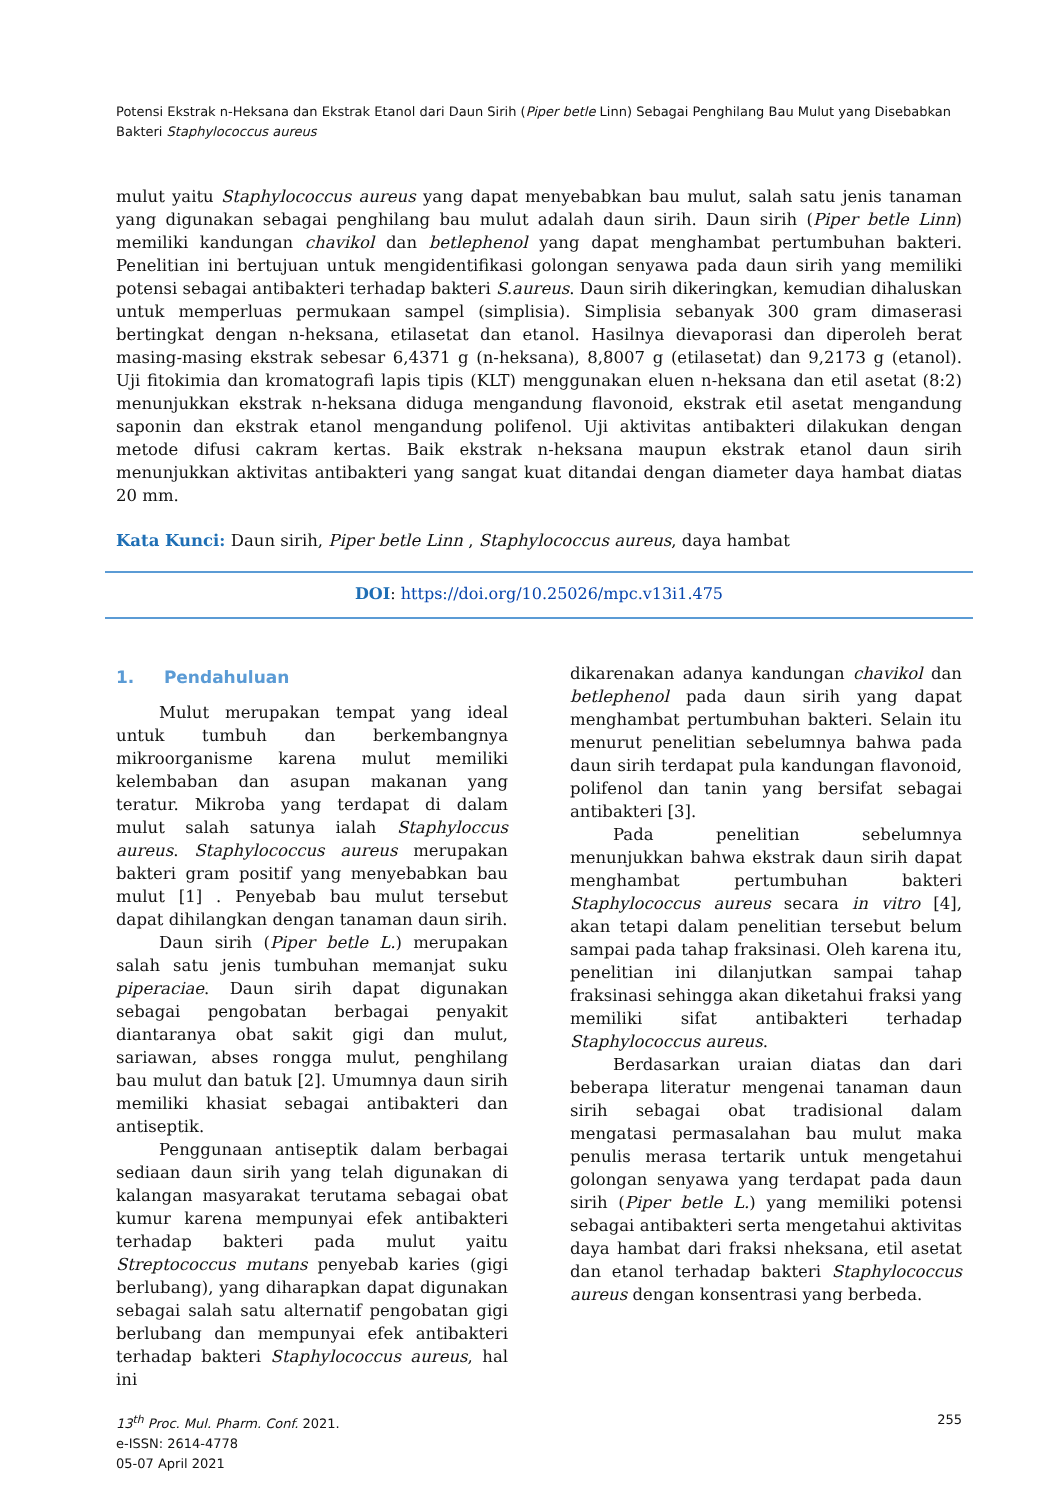Potensi Ekstrak n-Heksana dan Ekstrak Etanol dari Daun Sirih (Piper betle Linn) Sebagai Penghilang Bau Mulut yang Disebabkan Bakteri Staphylococcus aureus
mulut yaitu Staphylococcus aureus yang dapat menyebabkan bau mulut, salah satu jenis tanaman yang digunakan sebagai penghilang bau mulut adalah daun sirih. Daun sirih (Piper betle Linn) memiliki kandungan chavikol dan betlephenol yang dapat menghambat pertumbuhan bakteri. Penelitian ini bertujuan untuk mengidentifikasi golongan senyawa pada daun sirih yang memiliki potensi sebagai antibakteri terhadap bakteri S.aureus. Daun sirih dikeringkan, kemudian dihaluskan untuk memperluas permukaan sampel (simplisia). Simplisia sebanyak 300 gram dimaserasi bertingkat dengan n-heksana, etilasetat dan etanol. Hasilnya dievaporasi dan diperoleh berat masing-masing ekstrak sebesar 6,4371 g (n-heksana), 8,8007 g (etilasetat) dan 9,2173 g (etanol). Uji fitokimia dan kromatografi lapis tipis (KLT) menggunakan eluen n-heksana dan etil asetat (8:2) menunjukkan ekstrak n-heksana diduga mengandung flavonoid, ekstrak etil asetat mengandung saponin dan ekstrak etanol mengandung polifenol. Uji aktivitas antibakteri dilakukan dengan metode difusi cakram kertas. Baik ekstrak n-heksana maupun ekstrak etanol daun sirih menunjukkan aktivitas antibakteri yang sangat kuat ditandai dengan diameter daya hambat diatas 20 mm.
Kata Kunci: Daun sirih, Piper betle Linn , Staphylococcus aureus, daya hambat
DOI: https://doi.org/10.25026/mpc.v13i1.475
1. Pendahuluan
Mulut merupakan tempat yang ideal untuk tumbuh dan berkembangnya mikroorganisme karena mulut memiliki kelembaban dan asupan makanan yang teratur. Mikroba yang terdapat di dalam mulut salah satunya ialah Staphyloccus aureus. Staphylococcus aureus merupakan bakteri gram positif yang menyebabkan bau mulut [1] . Penyebab bau mulut tersebut dapat dihilangkan dengan tanaman daun sirih.
Daun sirih (Piper betle L.) merupakan salah satu jenis tumbuhan memanjat suku piperaciae. Daun sirih dapat digunakan sebagai pengobatan berbagai penyakit diantaranya obat sakit gigi dan mulut, sariawan, abses rongga mulut, penghilang bau mulut dan batuk [2]. Umumnya daun sirih memiliki khasiat sebagai antibakteri dan antiseptik.
Penggunaan antiseptik dalam berbagai sediaan daun sirih yang telah digunakan di kalangan masyarakat terutama sebagai obat kumur karena mempunyai efek antibakteri terhadap bakteri pada mulut yaitu Streptococcus mutans penyebab karies (gigi berlubang), yang diharapkan dapat digunakan sebagai salah satu alternatif pengobatan gigi berlubang dan mempunyai efek antibakteri terhadap bakteri Staphylococcus aureus, hal ini
dikarenakan adanya kandungan chavikol dan betlephenol pada daun sirih yang dapat menghambat pertumbuhan bakteri. Selain itu menurut penelitian sebelumnya bahwa pada daun sirih terdapat pula kandungan flavonoid, polifenol dan tanin yang bersifat sebagai antibakteri [3].
Pada penelitian sebelumnya menunjukkan bahwa ekstrak daun sirih dapat menghambat pertumbuhan bakteri Staphylococcus aureus secara in vitro [4], akan tetapi dalam penelitian tersebut belum sampai pada tahap fraksinasi. Oleh karena itu, penelitian ini dilanjutkan sampai tahap fraksinasi sehingga akan diketahui fraksi yang memiliki sifat antibakteri terhadap Staphylococcus aureus.
Berdasarkan uraian diatas dan dari beberapa literatur mengenai tanaman daun sirih sebagai obat tradisional dalam mengatasi permasalahan bau mulut maka penulis merasa tertarik untuk mengetahui golongan senyawa yang terdapat pada daun sirih (Piper betle L.) yang memiliki potensi sebagai antibakteri serta mengetahui aktivitas daya hambat dari fraksi nheksana, etil asetat dan etanol terhadap bakteri Staphylococcus aureus dengan konsentrasi yang berbeda.
13<sup>th</sup> Proc. Mul. Pharm. Conf. 2021.
e-ISSN: 2614-4778
05-07 April 2021
255